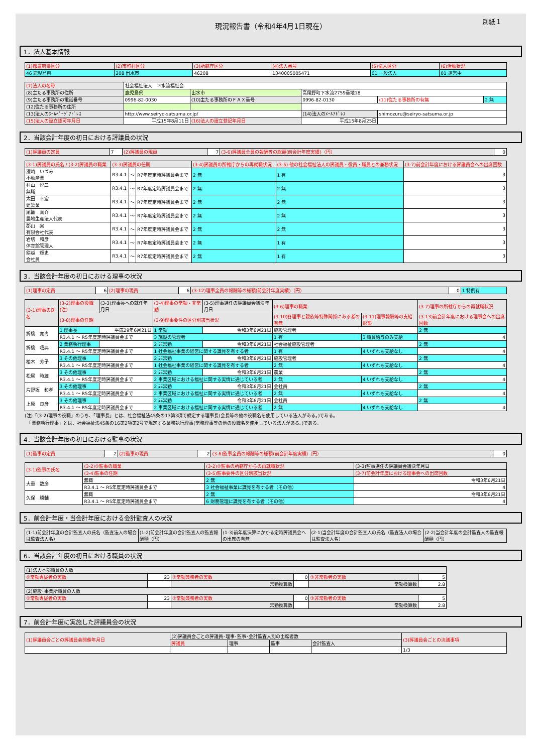現況報告書（令和4年4月1日現在）
別紙１
1．法人基本情報
| (1)都道府県区分 | (2)市町村区分 | (3)所轄庁区分 | (4)法人番号 | (5)法人区分 | (6)活動状況 |
| --- | --- | --- | --- | --- | --- |
| 46 鹿児島県 | 208 出水市 | 46208 | 1340005005471 | 01 一般法人 | 01 運営中 |
| (7)法人の名称 | 社会福祉法人 下水流福祉会 | | | | |
| (8)主たる事務所の住所 | 鹿児島県 | 出水市 | 高尾野町下水流2759番地18 | | |
| (9)主たる事務所の電話番号 | 0996-82-0030 | (10)主たる事務所のＦＡＸ番号 | 0996-82-0130 | (11)従たる事務所の有無 | 2 無 |
| (12)従たる事務所の住所 | | | | | |
| (13)法人のﾎｰﾑﾍﾟｰｼﾞｱﾄﾞﾚｽ | http://www.seiryo-satsuma.or.jp/ | | (14)法人のﾒｰﾙｱﾄﾞﾚｽ | shimozuru@seiryo-satsuma.or.jp | |
| (15)法人の設立認可年月日 | 平成15年8月11日 | (16)法人の設立登記年月日 | 平成15年8月25日 | | |
2．当該会計年度の初日における評議員の状況
| (1)評議員の定員 | 7 | (2)評議員の現員 | 7 | (3-6)評議員全員の報酬等の総額(前会計年度実績)（円） | 0 |
| (3-1)評議員の氏名 / (3-2)評議員の職業 | (3-3)評議員の任期 | | | (3-4)評議員の所轄庁からの再就職状況 | (3-5) 他の社会福祉法人の評議員・役員・職員との兼務状況 | (3-7)前会計年度における評議員会への出席回数 |
| --- | --- | --- | --- | --- | --- | --- |
| 濱崎 いづみ 不動産業 | R3.4.1 | ～ | R7年度定時評議員会まで | 2 無 | 1 有 | 3 |
| 村山 悦三 無職 | R3.4.1 | ～ | R7年度定時評議員会まで | 2 無 | 2 無 | 3 |
| 太田 幸宏 建築業 | R3.4.1 | ～ | R7年度定時評議員会まで | 2 無 | 2 無 | 3 |
| 尾籠 真介 農地生産法人代表 | R3.4.1 | ～ | R7年度定時評議員会まで | 2 無 | 2 無 | 3 |
| 郡山 実 有限会社代表 | R3.4.1 | ～ | R7年度定時評議員会まで | 2 無 | 2 無 | 3 |
| 岩切 和彦 体育館管理人 | R3.4.1 | ～ | R7年度定時評議員会まで | 2 無 | 1 有 | 3 |
| 餅越 輝史 会社員 | R3.4.1 | ～ | R7年度定時評議員会まで | 2 無 | 1 有 | 3 |
3．当該会計年度の初日における理事の状況
| (1)理事の定員 | 6 | (2)理事の現員 | 6 | (3-12)理事全員の報酬等の総額(前会計年度実績)（円） | 0 | 1 特例有 |
| (3-1)理事の氏名 | (3-2)理事の役職(注) | (3-3)理事長への就任年月日 | (3-4)理事の常勤・非常勤 | (3-5)理事選任の評議員会議決年月日 | (3-6)理事の職業 | | (3-7)理事の所轄庁からの再就職状況 |
| --- | --- | --- | --- | --- | --- | --- | --- |
| | (3-8)理事の任期 | | (3-9)理事要件の区分別該当状況 | | (3-10)各理事と親族等特殊関係にある者の有無 | (3-11)理事報酬等の支給形態 | (3-13)前会計年度における理事会への出席回数 |
| 折橋 寛尚 | 1 理事長 | 平成29年6月21日 | 1 常勤 | 令和3年6月21日 | 施設管理者 | | 2 無 |
| | R3.4.1 ～ R5年度定時評議員会まで | | 3 施設の管理者 | | 1 有 | 3 職員給与のみ支給 | 4 |
| 折橋 嘻典 | 2 業務執行理事 | | 2 非常勤 | 令和3年6月21日 | 社会福祉施設管理者 | | 2 無 |
| | R3.4.1 ～ R5年度定時評議員会まで | | 1 社会福祉事業の経営に関する識見を有する者 | | 1 有 | 4 いずれも支給なし | 4 |
| 柏木 芳子 | 3 その他理事 | | 2 非常勤 | 令和3年6月21日 | 施設管理者 | | 2 無 |
| | R3.4.1 ～ R5年度定時評議員会まで | | 1 社会福祉事業の経営に関する識見を有する者 | | 2 無 | 4 いずれも支給なし | 4 |
| 松尾 時雄 | 3 その他理事 | | 2 非常勤 | 令和3年6月21日 | 農業 | | 2 無 |
| | R3.4.1 ～ R5年度定時評議員会まで | | 2 事業区域における福祉に関する実情に通じている者 | | 2 無 | 4 いずれも支給なし | 4 |
| 片野坂 和孝 | 3 その他理事 | | 2 非常勤 | 令和3年6月21日 | 会社員 | | 2 無 |
| | R3.4.1 ～ R5年度定時評議員会まで | | 2 事業区域における福祉に関する実情に通じている者 | | 2 無 | 4 いずれも支給なし | 4 |
| 上原 良彦 | 3 その他理事 | | 2 非常勤 | 令和3年6月21日 | 会社員 | | 2 無 |
| | R3.4.1 ～ R5年度定時評議員会まで | | 2 事業区域における福祉に関する実情に通じている者 | | 2 無 | 4 いずれも支給なし | 4 |
(注)「(3-2)理事の役職」のうち、「理事長」とは、社会福祉法45条の13第3項で規定する理事長(会長等の他の役職名を使用している法人がある。)である。
　「業務執行理事」とは、社会福祉法45条の16第2項第2号で規定する業務執行理事(常務理事等の他の役職名を使用している法人がある。)である。
4．当該会計年度の初日における監事の状況
| (1)監事の定員 | 2 | (2)監事の現員 | 2 | (3-6)監事全員の報酬等の総額(前会計年度実績)（円） | 0 |
| (3-1)監事の氏名 | (3-2)①監事の職業 | (3-2)②監事の所轄庁からの再就職状況 | (3-3)監事選任の評議員会議決年月日 |
| --- | --- | --- | --- |
| | (3-4)監事の任期 | (3-5)監事要件の区分別該当状況 | (3-7)前会計年度における理事会への出席回数 |
| 大重 数彦 | 無職 | 2 無 | 令和3年6月21日 |
| | R3.4.1 ～ R5年度定時評議員会まで | 3 社会福祉事業に識見を有する者（その他） | 4 |
| 久保 勝輔 | 無職 | 2 無 | 令和3年6月21日 |
| | R3.4.1 ～ R5年度定時評議員会まで | 6 財務管理に識見を有する者（その他） | 4 |
5．前会計年度・当会計年度における会計監査人の状況
| (1-1)前会計年度の会計監査人の氏名（監査法人の場合は監査法人名） | (1-2)前会計年度の会計監査人の監査報酬額（円） | (1-3)前年度決算にかかる定時評議員会への出席の有無 | (2-1)当会計年度の会計監査人の氏名（監査法人の場合は監査法人名） | (2-2)当会計年度の会計監査人の監査報酬額（円） |
| --- | --- | --- | --- | --- |
6．当該会計年度の初日における職員の状況
| (1)法人本部職員の人数 | | | | | |
| ①常勤専従者の実数 | 23 | ②常勤兼務者の実数 | 0 | ③非常勤者の実数 | 5 |
| | | 常勤換算数 | | 常勤換算数 | 2.8 |
| (2)施設･事業所職員の人数 | | | | | |
| ①常勤専従者の実数 | 23 | ②常勤兼務者の実数 | 0 | ③非常勤者の実数 | 5 |
| | | 常勤換算数 | | 常勤換算数 | 2.8 |
7．前会計年度に実施した評議員会の状況
| (1)評議員会ごとの評議員会開催年月日 | (2)評議員会ごとの評議員･理事･監事･会計監査人別の出席者数 | | | | (3)評議員会ごとの決議事項 |
| --- | --- | --- | --- | --- | --- |
| | 評議員 | 理事 | 監事 | 会計監査人 | |
| | | | | | 1/3 |